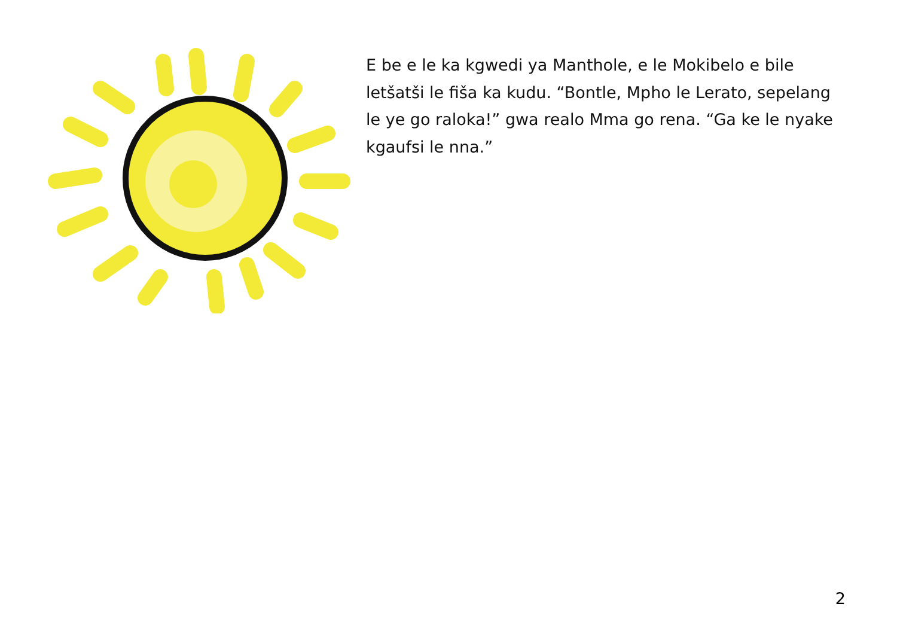E be e le ka kgwedi ya Manthole, e le Mokibelo e bile letšatši le fiša ka kudu. “Bontle, Mpho le Lerato, sepelang le ye go raloka!” gwa realo Mma go rena. “Ga ke le nyake kgaufsi le nna.”
2